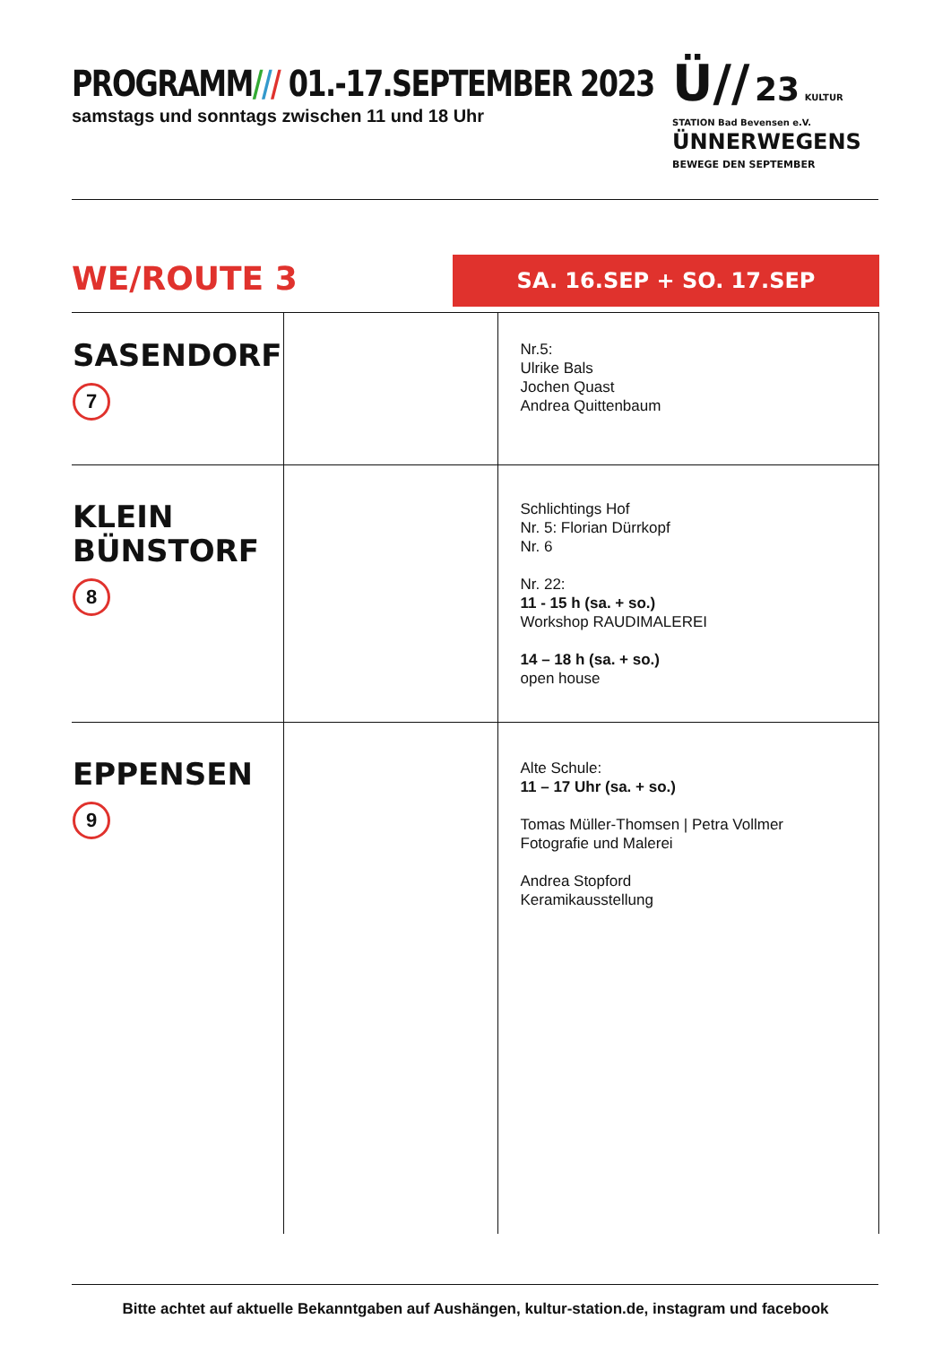PROGRAMM/// 01.-17.SEPTEMBER 2023
samstags und sonntags zwischen 11 und 18 Uhr
Ü// 23 KULTUR STATION Bad Bevensen e.V.
ÜNNERWEGENS
BEWEGE DEN SEPTEMBER
WE/ROUTE 3 SA. 16.SEP + SO. 17.SEP
| SASENDORF 7 | | Nr.5: Ulrike Bals Jochen Quast Andrea Quittenbaum |
| KLEIN BÜNSTORF 8 | | Schlichtings Hof Nr. 5: Florian Dürrkopf Nr. 6 Nr. 22: 11 - 15 h (sa. + so.) Workshop RAUDIMALEREI 14 – 18 h (sa. + so.) open house |
| EPPENSEN 9 | | Alte Schule: 11 – 17 Uhr (sa. + so.) Tomas Müller-Thomsen / Petra Vollmer Fotografie und Malerei Andrea Stopford Keramikausstellung |
Bitte achtet auf aktuelle Bekanntgaben auf Aushängen, kultur-station.de, instagram und facebook